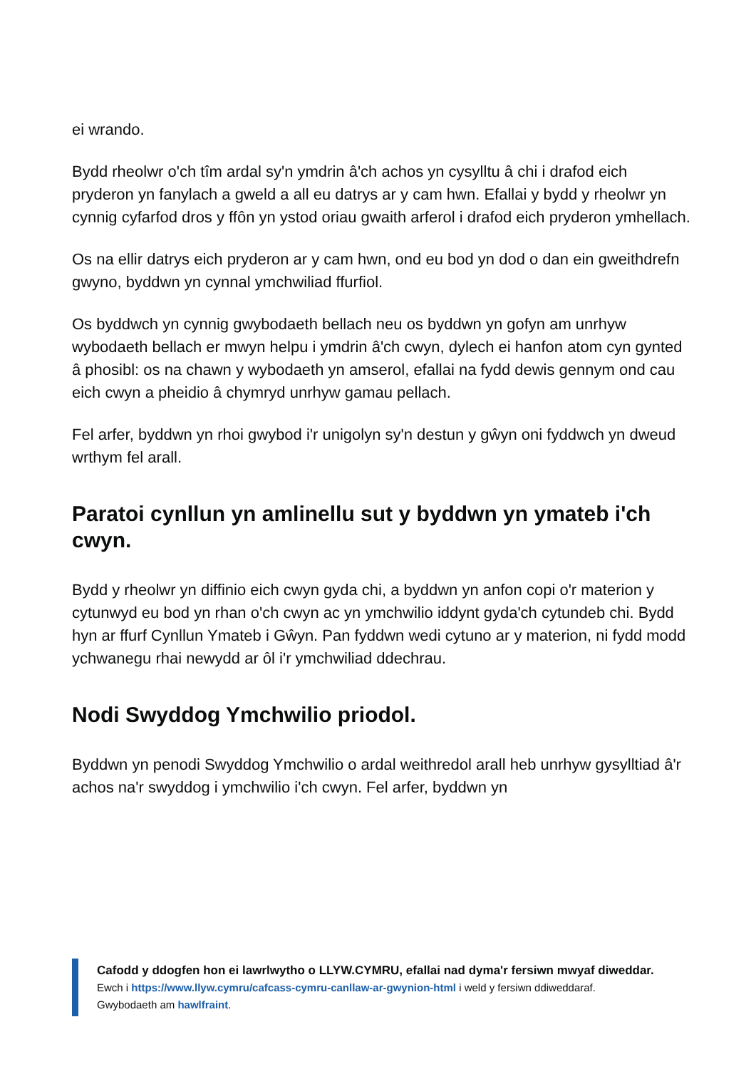ei wrando.
Bydd rheolwr o'ch tîm ardal sy'n ymdrin â'ch achos yn cysylltu â chi i drafod eich pryderon yn fanylach a gweld a all eu datrys ar y cam hwn. Efallai y bydd y rheolwr yn cynnig cyfarfod dros y ffôn yn ystod oriau gwaith arferol i drafod eich pryderon ymhellach.
Os na ellir datrys eich pryderon ar y cam hwn, ond eu bod yn dod o dan ein gweithdrefn gwyno, byddwn yn cynnal ymchwiliad ffurfiol.
Os byddwch yn cynnig gwybodaeth bellach neu os byddwn yn gofyn am unrhyw wybodaeth bellach er mwyn helpu i ymdrin â'ch cwyn, dylech ei hanfon atom cyn gynted â phosibl: os na chawn y wybodaeth yn amserol, efallai na fydd dewis gennym ond cau eich cwyn a pheidio â chymryd unrhyw gamau pellach.
Fel arfer, byddwn yn rhoi gwybod i'r unigolyn sy'n destun y gŵyn oni fyddwch yn dweud wrthym fel arall.
Paratoi cynllun yn amlinellu sut y byddwn yn ymateb i'ch cwyn.
Bydd y rheolwr yn diffinio eich cwyn gyda chi, a byddwn yn anfon copi o'r materion y cytunwyd eu bod yn rhan o'ch cwyn ac yn ymchwilio iddynt gyda'ch cytundeb chi. Bydd hyn ar ffurf Cynllun Ymateb i Gŵyn. Pan fyddwn wedi cytuno ar y materion, ni fydd modd ychwanegu rhai newydd ar ôl i'r ymchwiliad ddechrau.
Nodi Swyddog Ymchwilio priodol.
Byddwn yn penodi Swyddog Ymchwilio o ardal weithredol arall heb unrhyw gysylltiad â'r achos na'r swyddog i ymchwilio i'ch cwyn. Fel arfer, byddwn yn
Cafodd y ddogfen hon ei lawrlwytho o LLYW.CYMRU, efallai nad dyma'r fersiwn mwyaf diweddar.
Ewch i https://www.llyw.cymru/cafcass-cymru-canllaw-ar-gwynion-html i weld y fersiwn ddiweddaraf.
Gwybodaeth am hawlfraint.